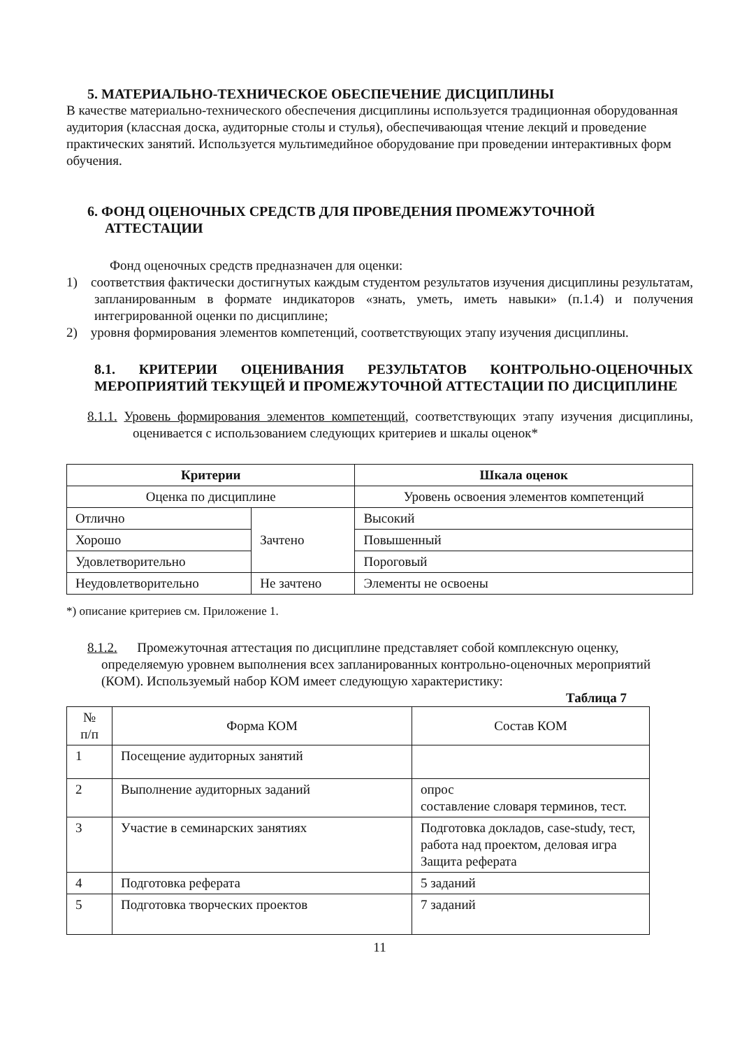5. МАТЕРИАЛЬНО-ТЕХНИЧЕСКОЕ ОБЕСПЕЧЕНИЕ ДИСЦИПЛИНЫ
В качестве материально-технического обеспечения дисциплины используется традиционная оборудованная аудитория (классная доска, аудиторные столы и стулья), обеспечивающая чтение лекций и проведение практических занятий. Используется мультимедийное оборудование при проведении интерактивных форм обучения.
6. ФОНД ОЦЕНОЧНЫХ СРЕДСТВ ДЛЯ ПРОВЕДЕНИЯ ПРОМЕЖУТОЧНОЙ
АТТЕСТАЦИИ
Фонд оценочных средств предназначен для оценки:
1) соответствия фактически достигнутых каждым студентом результатов изучения дисциплины результатам, запланированным в формате индикаторов «знать, уметь, иметь навыки» (п.1.4) и получения интегрированной оценки по дисциплине;
2) уровня формирования элементов компетенций, соответствующих этапу изучения дисциплины.
8.1. КРИТЕРИИ ОЦЕНИВАНИЯ РЕЗУЛЬТАТОВ КОНТРОЛЬНО-ОЦЕНОЧНЫХ МЕРОПРИЯТИЙ ТЕКУЩЕЙ И ПРОМЕЖУТОЧНОЙ АТТЕСТАЦИИ ПО ДИСЦИПЛИНЕ
8.1.1. Уровень формирования элементов компетенций, соответствующих этапу изучения дисциплины, оценивается с использованием следующих критериев и шкалы оценок*
| Критерии | | Шкала оценок |
| --- | --- | --- |
| Оценка по дисциплине | | Уровень освоения элементов компетенций |
| Отлично | Зачтено | Высокий |
| Хорошо | | Повышенный |
| Удовлетворительно | | Пороговый |
| Неудовлетворительно | Не зачтено | Элементы не освоены |
*) описание критериев см. Приложение 1.
8.1.2. Промежуточная аттестация по дисциплине представляет собой комплексную оценку, определяемую уровнем выполнения всех запланированных контрольно-оценочных мероприятий (КОМ). Используемый набор КОМ имеет следующую характеристику:
Таблица 7
| № п/п | Форма КОМ | Состав КОМ |
| 1 | Посещение аудиторных занятий | |
| 2 | Выполнение аудиторных заданий | опрос составление словаря терминов, тест. |
| 3 | Участие в семинарских занятиях | Подготовка докладов, case-study, тест, работа над проектом, деловая игра Защита реферата |
| 4 | Подготовка реферата | 5 заданий |
| 5 | Подготовка творческих проектов | 7 заданий |
11